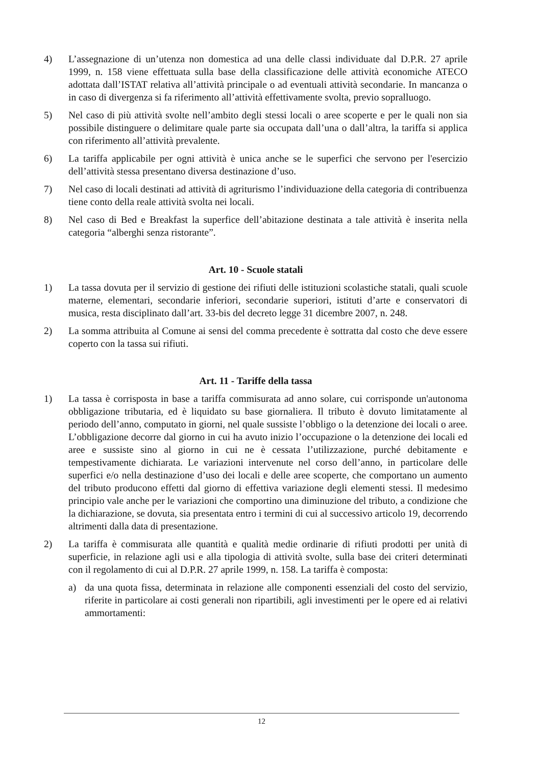4) L’assegnazione di un’utenza non domestica ad una delle classi individuate dal D.P.R. 27 aprile 1999, n. 158 viene effettuata sulla base della classificazione delle attività economiche ATECO adottata dall’ISTAT relativa all’attività principale o ad eventuali attività secondarie. In mancanza o in caso di divergenza si fa riferimento all’attività effettivamente svolta, previo sopralluogo.
5) Nel caso di più attività svolte nell’ambito degli stessi locali o aree scoperte e per le quali non sia possibile distinguere o delimitare quale parte sia occupata dall’una o dall’altra, la tariffa si applica con riferimento all’attività prevalente.
6) La tariffa applicabile per ogni attività è unica anche se le superfici che servono per l'esercizio dell’attività stessa presentano diversa destinazione d’uso.
7) Nel caso di locali destinati ad attività di agriturismo l’individuazione della categoria di contribuenza tiene conto della reale attività svolta nei locali.
8) Nel caso di Bed e Breakfast la superfice dell’abitazione destinata a tale attività è inserita nella categoria “alberghi senza ristorante”.
Art. 10 - Scuole statali
1) La tassa dovuta per il servizio di gestione dei rifiuti delle istituzioni scolastiche statali, quali scuole materne, elementari, secondarie inferiori, secondarie superiori, istituti d’arte e conservatori di musica, resta disciplinato dall’art. 33-bis del decreto legge 31 dicembre 2007, n. 248.
2) La somma attribuita al Comune ai sensi del comma precedente è sottratta dal costo che deve essere coperto con la tassa sui rifiuti.
Art. 11 - Tariffe della tassa
1) La tassa è corrisposta in base a tariffa commisurata ad anno solare, cui corrisponde un'autonoma obbligazione tributaria, ed è liquidato su base giornaliera. Il tributo è dovuto limitatamente al periodo dell’anno, computato in giorni, nel quale sussiste l’obbligo o la detenzione dei locali o aree. L’obbligazione decorre dal giorno in cui ha avuto inizio l’occupazione o la detenzione dei locali ed aree e sussiste sino al giorno in cui ne è cessata l’utilizzazione, purché debitamente e tempestivamente dichiarata. Le variazioni intervenute nel corso dell’anno, in particolare delle superfici e/o nella destinazione d’uso dei locali e delle aree scoperte, che comportano un aumento del tributo producono effetti dal giorno di effettiva variazione degli elementi stessi. Il medesimo principio vale anche per le variazioni che comportino una diminuzione del tributo, a condizione che la dichiarazione, se dovuta, sia presentata entro i termini di cui al successivo articolo 19, decorrendo altrimenti dalla data di presentazione.
2) La tariffa è commisurata alle quantità e qualità medie ordinarie di rifiuti prodotti per unità di superficie, in relazione agli usi e alla tipologia di attività svolte, sulla base dei criteri determinati con il regolamento di cui al D.P.R. 27 aprile 1999, n. 158. La tariffa è composta:
a) da una quota fissa, determinata in relazione alle componenti essenziali del costo del servizio, riferite in particolare ai costi generali non ripartibili, agli investimenti per le opere ed ai relativi ammortamenti:
12